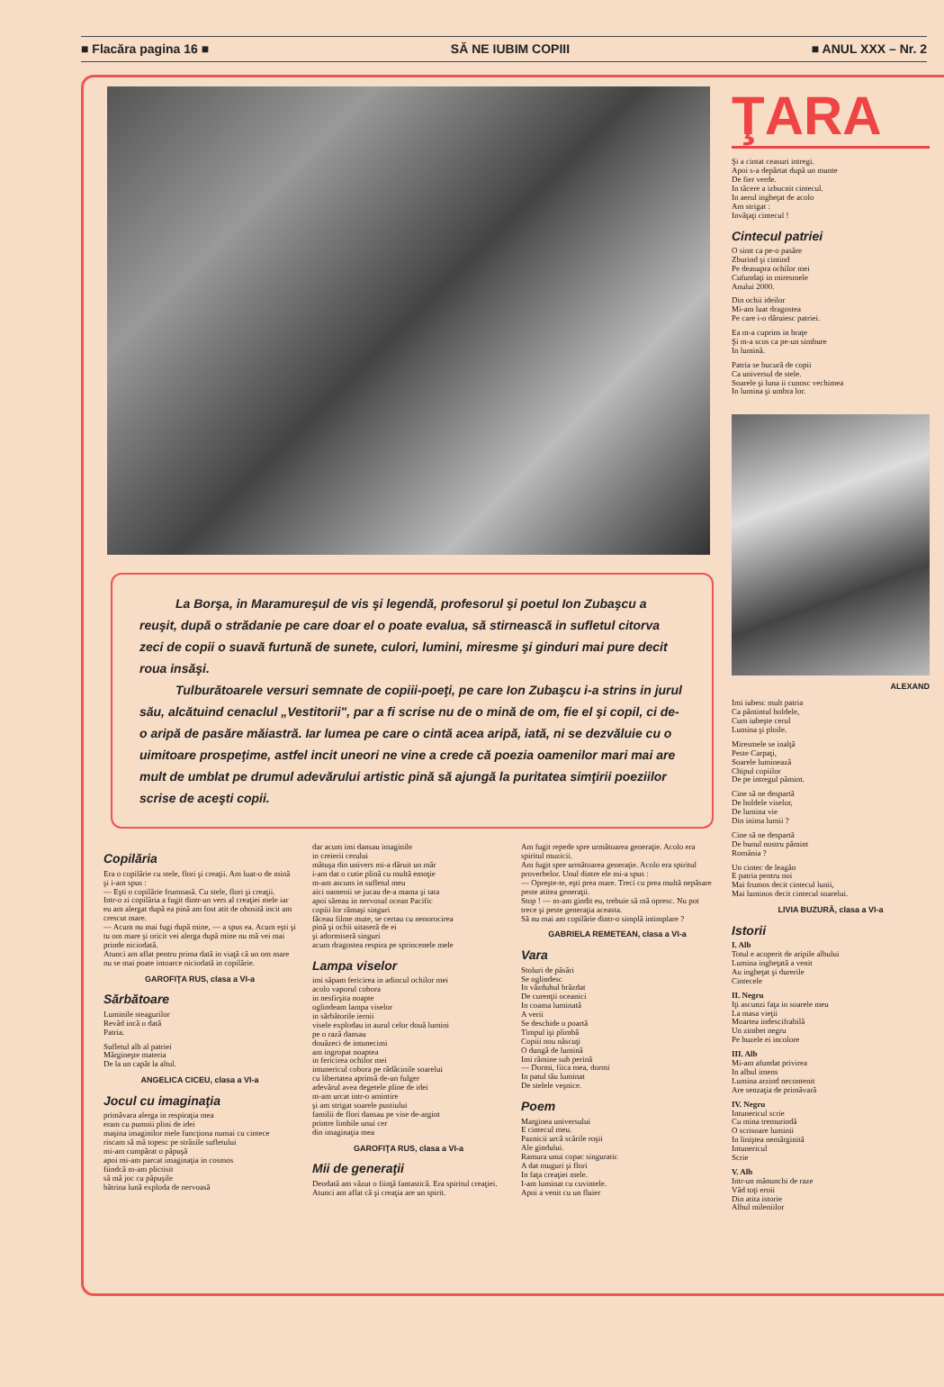■ Flacăra pagina 16 ■ SĂ NE IUBIM COPIII ■ ANUL XXX – Nr. 2
La Borşa, in Maramureşul de vis şi legendă, profesorul şi poetul Ion Zubaşcu a reuşit, după o strădanie pe care doar el o poate evalua, să stirnească in sufletul citorva zeci de copii o suavă furtună de sunete, culori, lumini, miresme şi ginduri mai pure decit roua insăşi.
Tulburătoarele versuri semnate de copiii-poeţi, pe care Ion Zubaşcu i-a strins in jurul său, alcătuind cenaclul „Vestitorii", par a fi scrise nu de o mină de om, fie el şi copil, ci de-o aripă de pasăre măiastră. Iar lumea pe care o cintă acea aripă, iată, ni se dezvăluie cu o uimitoare prospeţime, astfel incit uneori ne vine a crede că poezia oamenilor mari mai are mult de umblat pe drumul adevărului artistic pină să ajungă la puritatea simţirii poeziilor scrise de aceşti copii.
Copilăria
Era o copilărie cu stele, flori şi creaţii. Am luat-o de mină şi i-am spus :
— Eşti o copilărie frumoasă. Cu stele, flori şi creaţii.
Intr-o zi copilăria a fugit dintr-un vers al creaţiei mele iar eu am alergat după ea pină am fost atit de obosită incit am crescut mare.
— Acum nu mai fugi după mine, — a spus ea. Acum eşti şi tu om mare şi oricit vei alerga după mine nu mă vei mai prinde niciodată.
Atunci am aflat pentru prima dată in viaţă că un om mare nu se mai poate intoarce niciodată in copilărie.
GAROFIŢA RUS, clasa a VI-a
Sărbătoare
Luminile steagurilor
Revăd incă o dată
Patria.
Sufletul alb al patriei
Mărgineşte materia
De la un capăt la altul.
ANGELICA CICEU, clasa a VI-a
Jocul cu imaginaţia
primăvara alerga in respiraţia mea
eram cu pumnii plini de idei
maşina imaginilor mele funcţiona numai cu cintece
riscam să mă topesc pe străzile sufletului
mi-am cumpărat o păpuşă
apoi mi-am parcat imaginaţia in cosmos
fiindcă m-am plictisit
să mă joc cu păpuşile
bătrina lună exploda de nervoasă
dar acum imi dansau imaginile
in creierii cerului
mătuşa din univers mi-a dăruit un măr
i-am dat o cutie plină cu multă emoţie
m-am ascuns in sufletul meu
aici oamenii se jucau de-a mama şi tata
apoi săreau in nervosul ocean Pacific
copiii lor rămaşi singuri
făceau filme mute, se certau cu nenorocirea
pină şi ochii uitaseră de ei
şi adormiseră singuri
acum dragostea respira pe sprincenele mele
Lampa viselor
imi săpam fericirea in adincul ochilor mei
acolo vaporul cobora
in nesfirşita noapte
oglindeam lampa viselor
in sărbătorile iernii
visele explodau in aurul celor două lumini
pe o rază dansau
douăzeci de intunecimi
am ingropat noaptea
in fericirea ochilor mei
intunericul cobora pe rădăcinile soarelui
cu libertatea aprinsă de-un fulger
adevărul avea degetele pline de idei
m-am urcat intr-o amintire
şi am strigat soarele pustiului
familii de flori dansau pe vise de-argint
printre limbile unui cer
din imaginaţia mea
GAROFIŢA RUS, clasa a VI-a
Mii de generaţii
Deodată am văzut o fiinţă fantastică. Era spiritul creaţiei. Atunci am aflat că şi creaţia are un spirit.
Am fugit repede spre următoarea generaţie. Acolo era spiritul muzicii.
Am fugit spre următoarea generaţie. Acolo era spiritul proverbelor. Unul dintre ele mi-a spus :
— Opreşte-te, eşti prea mare. Treci cu prea multă nepăsare peste atitea generaţii.
Stop ! — m-am gindit eu, trebuie să mă opresc. Nu pot trece şi peste generaţia aceasta.
Să nu mai am copilărie dintr-o simplă intimplare ?
GABRIELA REMETEAN, clasa a VI-a
Vara
Stoluri de păsări
Se oglindesc
In văzduhul brăzdat
De curenţii oceanici
In coama luminată
A verii
Se deschide o poartă
Timpul işi plimbă
Copiii nou născuţi
O dungă de lumină
Imi rămine sub perină
— Dormi, fiica mea, dormi
In patul tău luminat
De stelele veşnice.
Poem
Marginea universului
E cintecul meu.
Paznicii urcă scările roşii
Ale gindului.
Ramura unui copac singuratic
A dat muguri şi flori
In faţa creaţiei mele.
I-am luminat cu cuvintele.
Apoi a venit cu un fluier
ŢARA
Şi a cintat ceasuri intregi.
Apoi s-a depărtat după un munte
De fier verde.
In tăcere a izbucnit cintecul.
In aerul ingheţat de acolo
Am strigat :
Invăţaţi cintecul !
Cintecul patriei
O simt ca pe-o pasăre
Zburind şi cintind
Pe deasupra ochilor mei
Cufundaţi in miresmele
Anului 2000.
Din ochii ideilor
Mi-am luat dragostea
Pe care i-o dăruiesc patriei.
Ea m-a cuprins in braţe
Şi m-a scos ca pe-un simbure
In lumină.
Patria se bucură de copii
Ca universul de stele.
Soarele şi luna ii cunosc vechimea
In lumina şi umbra lor.
ALEXAND
Imi iubesc mult patria
Ca pămintul holdele,
Cum iubeşte cerul
Lumina şi ploile.
Miresmele se inalţă
Peste Carpaţi,
Soarele luminează
Chipul copiilor
De pe intregul pămint.
Cine să ne despartă
De holdele viselor,
De lumina vie
Din inima lumii ?
Cine să ne despartă
De bunul nostru pămint
România ?
Un cintec de leagăn
E patria pentru noi
Mai frumos decit cintecul lunii,
Mai luminos decit cintecul soarelui.
LIVIA BUZURĂ, clasa a VI-a
Istorii
I. Alb
Totul e acoperit de aripile albului
Lumina ingheţată a venit
Au ingheţat şi durerile
Cintecele
II. Negru
Iţi ascunzi faţa in soarele meu
La masa vieţii
Moartea indescifrabilă
Un zimbet negru
Pe buzele ei incolore
III. Alb
Mi-am afundat privirea
In albul imens
Lumina arzind necontenit
Are senzaţia de primăvară
IV. Negru
Intunericul scrie
Cu mina tremurindă
O scrisoare luminii
In liniştea nemărginită
Intunericul
Scrie
V. Alb
Intr-un mănunchi de raze
Văd toţi eroii
Din atita istorie
Albul mileniilor